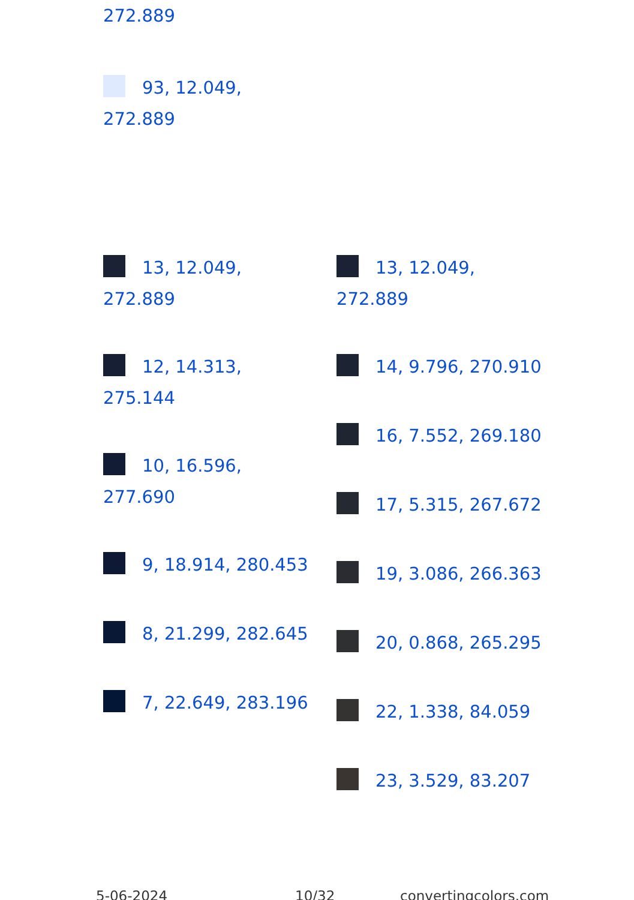272.889
93, 12.049, 272.889
13, 12.049, 272.889 13, 12.049, 272.889
12, 14.313, 275.144 14, 9.796, 270.910
16, 7.552, 269.180
10, 16.596, 277.690
17, 5.315, 267.672
9, 18.914, 280.453 19, 3.086, 266.363
8, 21.299, 282.645 20, 0.868, 265.295
7, 22.649, 283.196 22, 1.338, 84.059
23, 3.529, 83.207
5-06-2024 10/32 convertingcolors.com